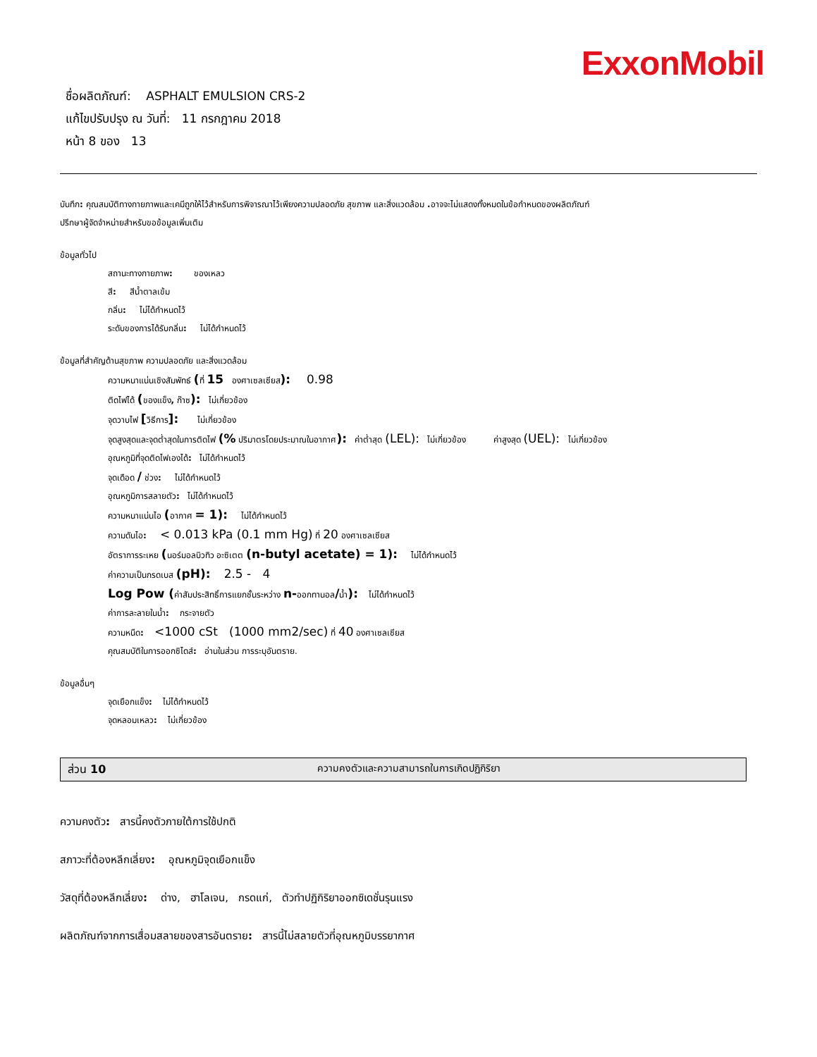ExxonMobil
ชื่อผลิตภัณฑ์: ASPHALT EMULSION CRS-2
แก้ไขปรับปรุง ณ วันที่: 11 กรกฎาคม 2018
หน้า 8 ของ 13
บันทึก: คุณสมบัติทางกายภาพและเคมีถูกให้ไว้สำหรับการพิจารณาไว้เพียงความปลอดภัย สุขภาพ และสิ่งแวดล้อม . อาจจะไม่แสดงทั้งหมดในข้อกำหนดของผลิตภัณฑ์
ปรึกษาผู้จัดจำหน่ายสำหรับขอข้อมูลเพิ่มเติม
ข้อมูลทั่วไป
สถานะทางกายภาพ: ของเหลว
สี: สีน้ำตาลเข้ม
กลิ่น: ไม่ได้กำหนดไว้
ระดับของการได้รับกลิ่น: ไม่ได้กำหนดไว้
ข้อมูลที่สำคัญด้านสุขภาพ ความปลอดภัย และสิ่งแวดล้อม
ความหนาแน่นเชิงสัมพัทธ์ (ที่ 15 องศาเซลเซียส): 0.98
ติดไฟได้ (ของแข็ง, ก๊าซ): ไม่เกี่ยวข้อง
จุดวาบไฟ [วิธีการ]: ไม่เกี่ยวข้อง
จุดสูงสุดและจุดต่ำสุดในการติดไฟ (% ปริมาตรโดยประมาณในอากาศ): ค่าต่ำสุด (LEL): ไม่เกี่ยวข้อง ค่าสูงสุด (UEL): ไม่เกี่ยวข้อง
อุณหภูมิที่จุดติดไฟเองได้: ไม่ได้กำหนดไว้
จุดเดือด / ช่วง: ไม่ได้กำหนดไว้
อุณหภูมิการสลายตัว: ไม่ได้กำหนดไว้
ความหนาแน่นไอ (อากาศ = 1): ไม่ได้กำหนดไว้
ความดันไอ: < 0.013 kPa (0.1 mm Hg) ที่ 20 องศาเซลเซียส
อัตราการระเหย (นอร์มอลบิวทิว อะซิเตต (n-butyl acetate) = 1): ไม่ได้กำหนดไว้
ค่าความเป็นกรดเบส (pH): 2.5 - 4
Log Pow (ค่าสัมประสิทธิ์การแยกชั้นระหว่าง n-ออกทานอล/น้ำ): ไม่ได้กำหนดไว้
ค่าการละลายในน้ำ: กระจายตัว
ความหนืด: <1000 cSt (1000 mm2/sec) ที่ 40 องศาเซลเซียส
คุณสมบัติในการออกซิไดส์: อ่านในส่วน การระบุอันตราย.
ข้อมูลอื่นๆ
จุดเยือกแข็ง: ไม่ได้กำหนดไว้
จุดหลอมเหลว: ไม่เกี่ยวข้อง
ส่วน 10 ความคงตัวและความสามารถในการเกิดปฏิกิริยา
ความคงตัว: สารนี้คงตัวภายใต้การใช้ปกติ
สภาวะที่ต้องหลีกเลี่ยง: อุณหภูมิจุดเยือกแข็ง
วัสดุที่ต้องหลีกเลี่ยง: ด่าง, ฮาโลเจน, กรดแก่, ตัวทำปฏิกิริยาออกซิเดชั่นรุนแรง
ผลิตภัณฑ์จากการเสื่อมสลายของสารอันตราย: สารนี้ไม่สลายตัวที่อุณหภูมิบรรยากาศ